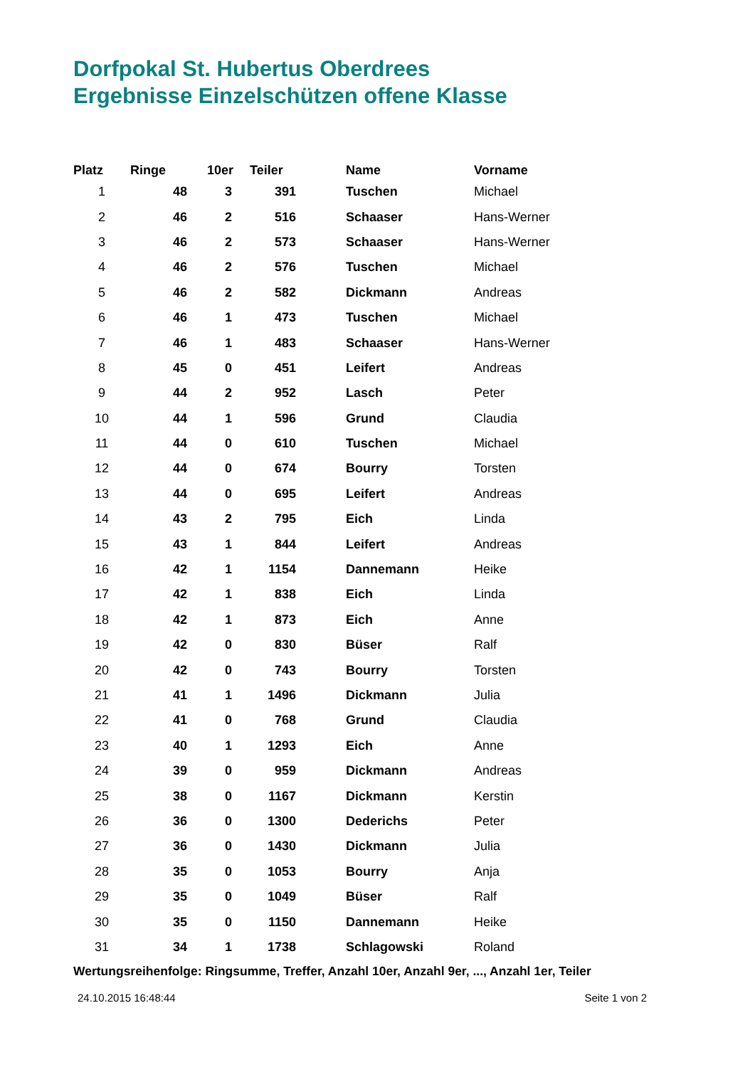Dorfpokal St. Hubertus Oberdrees
Ergebnisse Einzelschützen offene Klasse
| Platz | Ringe | 10er | Teiler | Name | Vorname |
| --- | --- | --- | --- | --- | --- |
| 1 | 48 | 3 | 391 | Tuschen | Michael |
| 2 | 46 | 2 | 516 | Schaaser | Hans-Werner |
| 3 | 46 | 2 | 573 | Schaaser | Hans-Werner |
| 4 | 46 | 2 | 576 | Tuschen | Michael |
| 5 | 46 | 2 | 582 | Dickmann | Andreas |
| 6 | 46 | 1 | 473 | Tuschen | Michael |
| 7 | 46 | 1 | 483 | Schaaser | Hans-Werner |
| 8 | 45 | 0 | 451 | Leifert | Andreas |
| 9 | 44 | 2 | 952 | Lasch | Peter |
| 10 | 44 | 1 | 596 | Grund | Claudia |
| 11 | 44 | 0 | 610 | Tuschen | Michael |
| 12 | 44 | 0 | 674 | Bourry | Torsten |
| 13 | 44 | 0 | 695 | Leifert | Andreas |
| 14 | 43 | 2 | 795 | Eich | Linda |
| 15 | 43 | 1 | 844 | Leifert | Andreas |
| 16 | 42 | 1 | 1154 | Dannemann | Heike |
| 17 | 42 | 1 | 838 | Eich | Linda |
| 18 | 42 | 1 | 873 | Eich | Anne |
| 19 | 42 | 0 | 830 | Büser | Ralf |
| 20 | 42 | 0 | 743 | Bourry | Torsten |
| 21 | 41 | 1 | 1496 | Dickmann | Julia |
| 22 | 41 | 0 | 768 | Grund | Claudia |
| 23 | 40 | 1 | 1293 | Eich | Anne |
| 24 | 39 | 0 | 959 | Dickmann | Andreas |
| 25 | 38 | 0 | 1167 | Dickmann | Kerstin |
| 26 | 36 | 0 | 1300 | Dederichs | Peter |
| 27 | 36 | 0 | 1430 | Dickmann | Julia |
| 28 | 35 | 0 | 1053 | Bourry | Anja |
| 29 | 35 | 0 | 1049 | Büser | Ralf |
| 30 | 35 | 0 | 1150 | Dannemann | Heike |
| 31 | 34 | 1 | 1738 | Schlagowski | Roland |
Wertungsreihenfolge: Ringsumme, Treffer, Anzahl 10er, Anzahl 9er, ..., Anzahl 1er, Teiler
24.10.2015 16:48:44 Seite 1 von 2